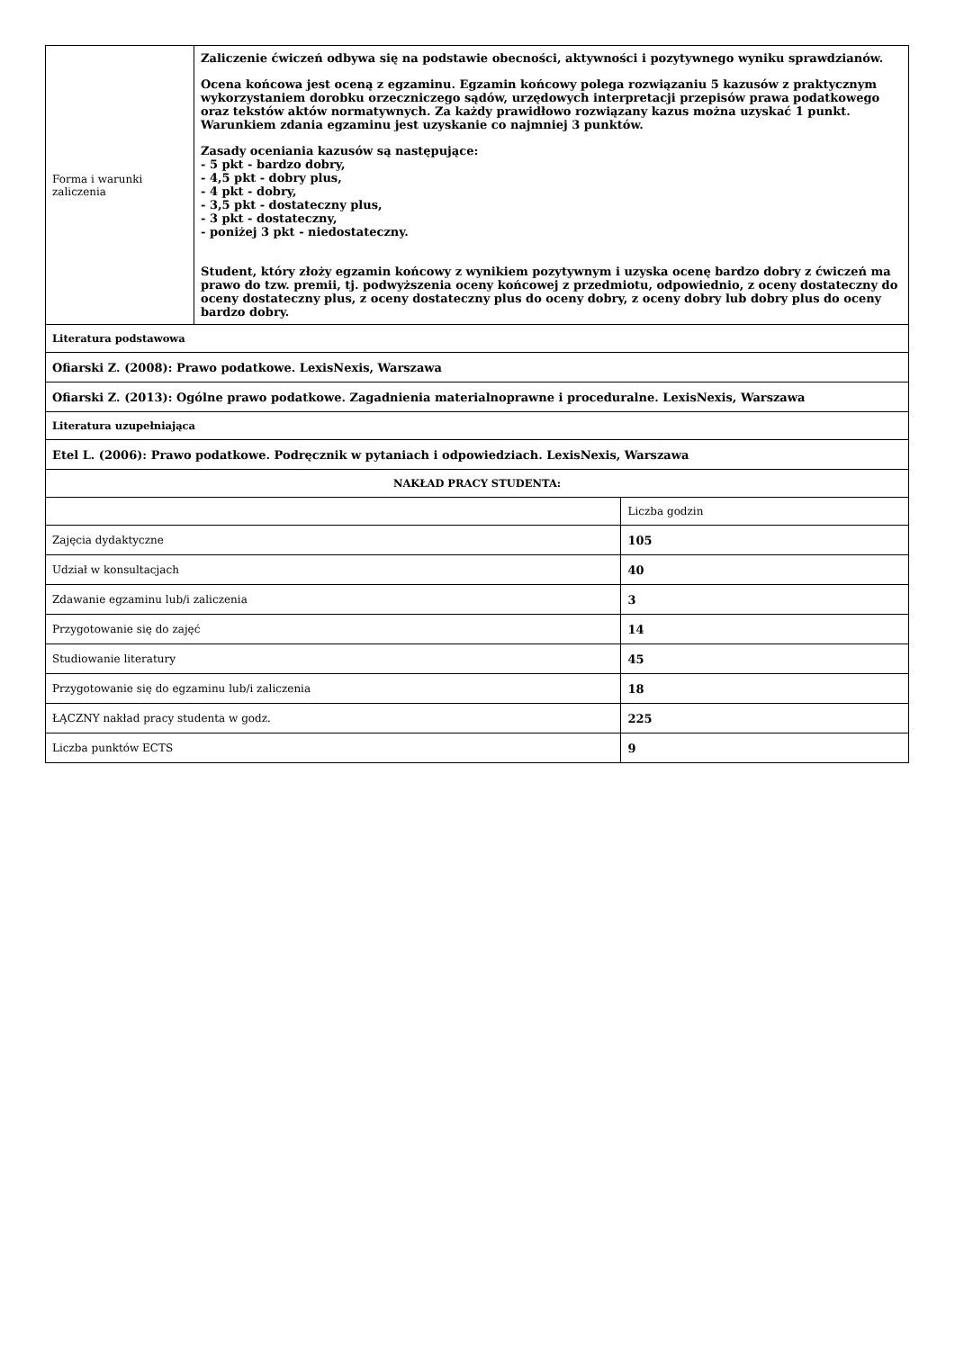| Forma i warunki zaliczenia | Zaliczenie ćwiczeń odbywa się na podstawie obecności, aktywności i pozytywnego wyniku sprawdzianów. Ocena końcowa jest oceną z egzaminu. Egzamin końcowy polega rozwiązaniu 5 kazusów z praktycznym wykorzystaniem dorobku orzeczniczego sądów, urzędowych interpretacji przepisów prawa podatkowego oraz tekstów aktów normatywnych. Za każdy prawidłowo rozwiązany kazus można uzyskać 1 punkt. Warunkiem zdania egzaminu jest uzyskanie co najmniej 3 punktów. Zasady oceniania kazusów są następujące: - 5 pkt - bardzo dobry, - 4,5 pkt - dobry plus, - 4 pkt - dobry, - 3,5 pkt - dostateczny plus, - 3 pkt - dostateczny, - poniżej 3 pkt - niedostateczny. Student, który złoży egzamin końcowy z wynikiem pozytywnym i uzyska ocenę bardzo dobry z ćwiczeń ma prawo do tzw. premii, tj. podwyższenia oceny końcowej z przedmiotu, odpowiednio, z oceny dostateczny do oceny dostateczny plus, z oceny dostateczny plus do oceny dobry, z oceny dobry lub dobry plus do oceny bardzo dobry. | |
| Literatura podstawowa | | |
| Ofiarski Z. (2008): Prawo podatkowe. LexisNexis, Warszawa | | |
| Ofiarski Z. (2013): Ogólne prawo podatkowe. Zagadnienia materialnoprawne i proceduralne. LexisNexis, Warszawa | | |
| Literatura uzupełniająca | | |
| Etel L. (2006): Prawo podatkowe. Podręcznik w pytaniach i odpowiedziach. LexisNexis, Warszawa | | |
| NAKŁAD PRACY STUDENTA: | | |
| | | Liczba godzin |
| Zajęcia dydaktyczne | | 105 |
| Udział w konsultacjach | | 40 |
| Zdawanie egzaminu lub/i zaliczenia | | 3 |
| Przygotowanie się do zajęć | | 14 |
| Studiowanie literatury | | 45 |
| Przygotowanie się do egzaminu lub/i zaliczenia | | 18 |
| ŁĄCZNY nakład pracy studenta w godz. | | 225 |
| Liczba punktów ECTS | | 9 |